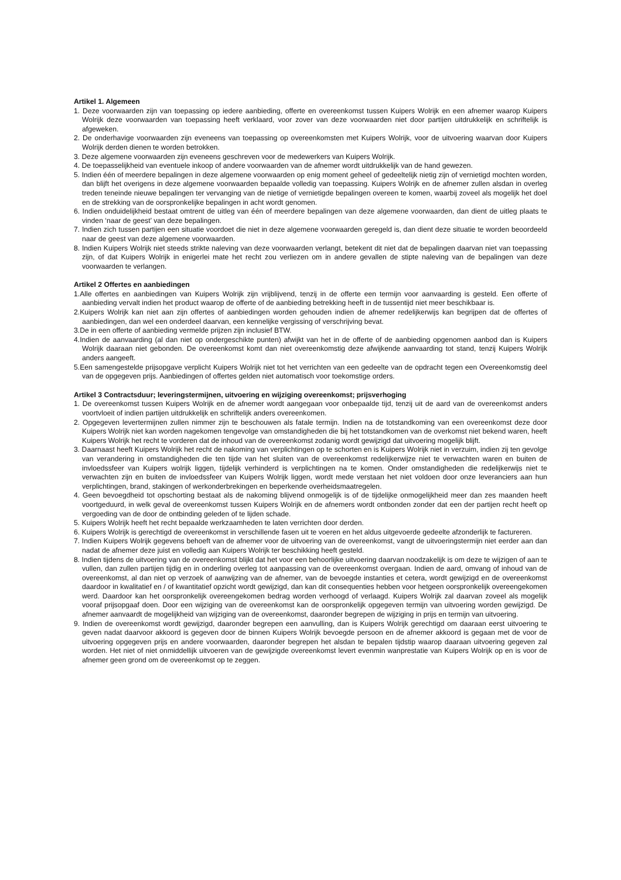Artikel 1. Algemeen
1. Deze voorwaarden zijn van toepassing op iedere aanbieding, offerte en overeenkomst tussen Kuipers Wolrijk en een afnemer waarop Kuipers Wolrijk deze voorwaarden van toepassing heeft verklaard, voor zover van deze voorwaarden niet door partijen uitdrukkelijk en schriftelijk is afgeweken.
2. De onderhavige voorwaarden zijn eveneens van toepassing op overeenkomsten met Kuipers Wolrijk, voor de uitvoering waarvan door Kuipers Wolrijk derden dienen te worden betrokken.
3. Deze algemene voorwaarden zijn eveneens geschreven voor de medewerkers van Kuipers Wolrijk.
4. De toepasselijkheid van eventuele inkoop of andere voorwaarden van de afnemer wordt uitdrukkelijk van de hand gewezen.
5. Indien één of meerdere bepalingen in deze algemene voorwaarden op enig moment geheel of gedeeltelijk nietig zijn of vernietigd mochten worden, dan blijft het overigens in deze algemene voorwaarden bepaalde volledig van toepassing. Kuipers Wolrijk en de afnemer zullen alsdan in overleg treden teneinde nieuwe bepalingen ter vervanging van de nietige of vernietigde bepalingen overeen te komen, waarbij zoveel als mogelijk het doel en de strekking van de oorspronkelijke bepalingen in acht wordt genomen.
6. Indien onduidelijkheid bestaat omtrent de uitleg van één of meerdere bepalingen van deze algemene voorwaarden, dan dient de uitleg plaats te vinden ‘naar de geest’ van deze bepalingen.
7. Indien zich tussen partijen een situatie voordoet die niet in deze algemene voorwaarden geregeld is, dan dient deze situatie te worden beoordeeld naar de geest van deze algemene voorwaarden.
8. Indien Kuipers Wolrijk niet steeds strikte naleving van deze voorwaarden verlangt, betekent dit niet dat de bepalingen daarvan niet van toepassing zijn, of dat Kuipers Wolrijk in enigerlei mate het recht zou verliezen om in andere gevallen de stipte naleving van de bepalingen van deze voorwaarden te verlangen.
Artikel 2 Offertes en aanbiedingen
1.Alle offertes en aanbiedingen van Kuipers Wolrijk zijn vrijblijvend, tenzij in de offerte een termijn voor aanvaarding is gesteld. Een offerte of aanbieding vervalt indien het product waarop de offerte of de aanbieding betrekking heeft in de tussentijd niet meer beschikbaar is.
2.Kuipers Wolrijk kan niet aan zijn offertes of aanbiedingen worden gehouden indien de afnemer redelijkerwijs kan begrijpen dat de offertes of aanbiedingen, dan wel een onderdeel daarvan, een kennelijke vergissing of verschrijving bevat.
3.De in een offerte of aanbieding vermelde prijzen zijn inclusief BTW.
4.Indien de aanvaarding (al dan niet op ondergeschikte punten) afwijkt van het in de offerte of de aanbieding opgenomen aanbod dan is Kuipers Wolrijk daaraan niet gebonden. De overeenkomst komt dan niet overeenkomstig deze afwijkende aanvaarding tot stand, tenzij Kuipers Wolrijk anders aangeeft.
5.Een samengestelde prijsopgave verplicht Kuipers Wolrijk niet tot het verrichten van een gedeelte van de opdracht tegen een Overeenkomstig deel van de opgegeven prijs. Aanbiedingen of offertes gelden niet automatisch voor toekomstige orders.
Artikel 3 Contractsduur; leveringstermijnen, uitvoering en wijziging overeenkomst; prijsverhoging
1. De overeenkomst tussen Kuipers Wolrijk en de afnemer wordt aangegaan voor onbepaalde tijd, tenzij uit de aard van de overeenkomst anders voortvloeit of indien partijen uitdrukkelijk en schriftelijk anders overeenkomen.
2. Opgegeven levertermijnen zullen nimmer zijn te beschouwen als fatale termijn. Indien na de totstandkoming van een overeenkomst deze door Kuipers Wolrijk niet kan worden nagekomen tengevolge van omstandigheden die bij het totstandkomen van de overkomst niet bekend waren, heeft Kuipers Wolrijk het recht te vorderen dat de inhoud van de overeenkomst zodanig wordt gewijzigd dat uitvoering mogelijk blijft.
3. Daarnaast heeft Kuipers Wolrijk het recht de nakoming van verplichtingen op te schorten en is Kuipers Wolrijk niet in verzuim, indien zij ten gevolge van verandering in omstandigheden die ten tijde van het sluiten van de overeenkomst redelijkerwijze niet te verwachten waren en buiten de invloedssfeer van Kuipers wolrijk liggen, tijdelijk verhinderd is verplichtingen na te komen. Onder omstandigheden die redelijkerwijs niet te verwachten zijn en buiten de invloedssfeer van Kuipers Wolrijk liggen, wordt mede verstaan het niet voldoen door onze leveranciers aan hun verplichtingen, brand, stakingen of werkonderbrekingen en beperkende overheidsmaatregelen.
4. Geen bevoegdheid tot opschorting bestaat als de nakoming blijvend onmogelijk is of de tijdelijke onmogelijkheid meer dan zes maanden heeft voortgeduurd, in welk geval de overeenkomst tussen Kuipers Wolrijk en de afnemers wordt ontbonden zonder dat een der partijen recht heeft op vergoeding van de door de ontbinding geleden of te lijden schade.
5. Kuipers Wolrijk heeft het recht bepaalde werkzaamheden te laten verrichten door derden.
6. Kuipers Wolrijk is gerechtigd de overeenkomst in verschillende fasen uit te voeren en het aldus uitgevoerde gedeelte afzonderlijk te factureren.
7. Indien Kuipers Wolrijk gegevens behoeft van de afnemer voor de uitvoering van de overeenkomst, vangt de uitvoeringstermijn niet eerder aan dan nadat de afnemer deze juist en volledig aan Kuipers Wolrijk ter beschikking heeft gesteld.
8. Indien tijdens de uitvoering van de overeenkomst blijkt dat het voor een behoorlijke uitvoering daarvan noodzakelijk is om deze te wijzigen of aan te vullen, dan zullen partijen tijdig en in onderling overleg tot aanpassing van de overeenkomst overgaan. Indien de aard, omvang of inhoud van de overeenkomst, al dan niet op verzoek of aanwijzing van de afnemer, van de bevoegde instanties et cetera, wordt gewijzigd en de overeenkomst daardoor in kwalitatief en / of kwantitatief opzicht wordt gewijzigd, dan kan dit consequenties hebben voor hetgeen oorspronkelijk overeengekomen werd. Daardoor kan het oorspronkelijk overeengekomen bedrag worden verhoogd of verlaagd. Kuipers Wolrijk zal daarvan zoveel als mogelijk vooraf prijsopgaaf doen. Door een wijziging van de overeenkomst kan de oorspronkelijk opgegeven termijn van uitvoering worden gewijzigd. De afnemer aanvaardt de mogelijkheid van wijziging van de overeenkomst, daaronder begrepen de wijziging in prijs en termijn van uitvoering.
9. Indien de overeenkomst wordt gewijzigd, daaronder begrepen een aanvulling, dan is Kuipers Wolrijk gerechtigd om daaraan eerst uitvoering te geven nadat daarvoor akkoord is gegeven door de binnen Kuipers Wolrijk bevoegde persoon en de afnemer akkoord is gegaan met de voor de uitvoering opgegeven prijs en andere voorwaarden, daaronder begrepen het alsdan te bepalen tijdstip waarop daaraan uitvoering gegeven zal worden. Het niet of niet onmiddellijk uitvoeren van de gewijzigde overeenkomst levert evenmin wanprestatie van Kuipers Wolrijk op en is voor de afnemer geen grond om de overeenkomst op te zeggen.